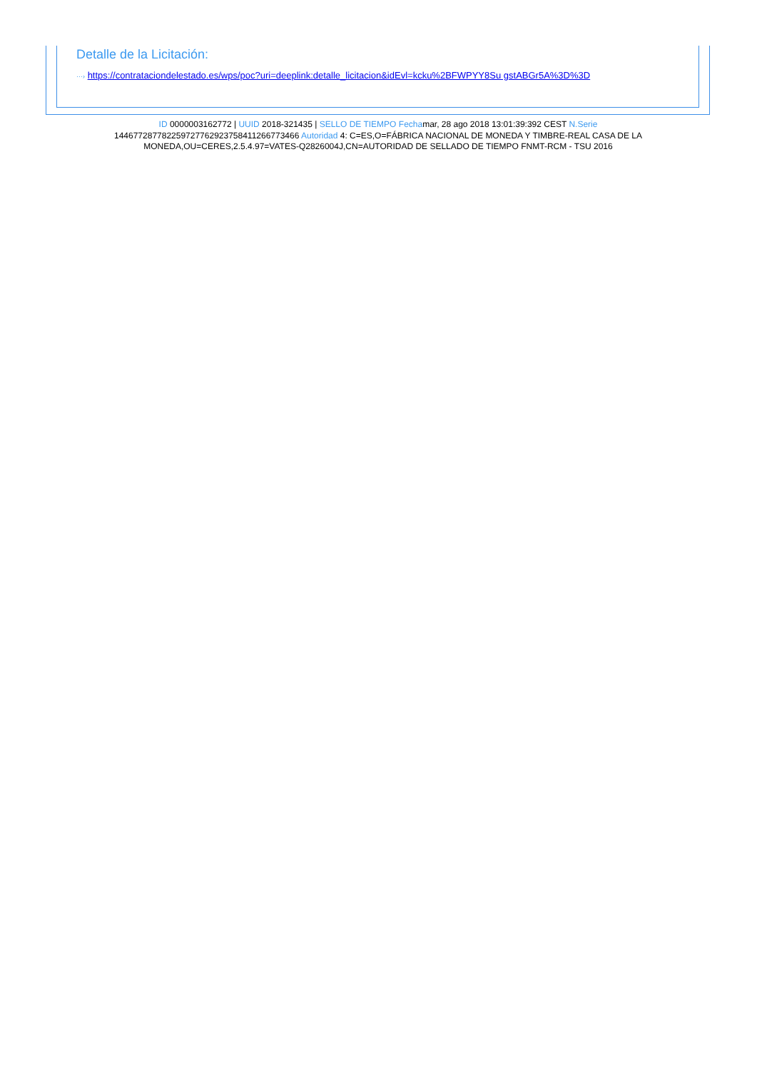Detalle de la Licitación:
···› https://contrataciondelestado.es/wps/poc?uri=deeplink:detalle_licitacion&idEvl=kcku%2BFWPYY8Su gstABGr5A%3D%3D
ID 0000003162772 | UUID 2018-321435 | SELLO DE TIEMPO Fechamar, 28 ago 2018 13:01:39:392 CEST N.Serie 144677287782259727762923758411266773466 Autoridad 4: C=ES,O=FÁBRICA NACIONAL DE MONEDA Y TIMBRE-REAL CASA DE LA MONEDA,OU=CERES,2.5.4.97=VATES-Q2826004J,CN=AUTORIDAD DE SELLADO DE TIEMPO FNMT-RCM - TSU 2016